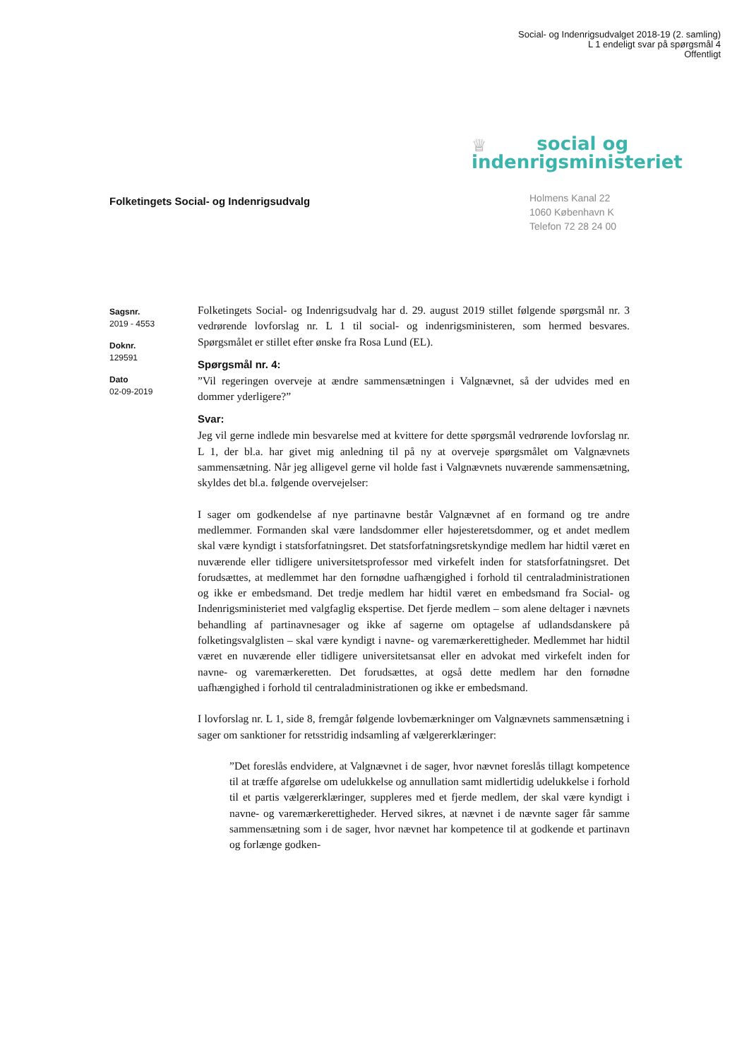Social- og Indenrigsudvalget 2018-19 (2. samling)
L 1 endeligt svar på spørgsmål 4
Offentligt
♕
social og
indenrigsministeriet
Folketingets Social- og Indenrigsudvalg
Holmens Kanal 22
1060 København K
Telefon 72 28 24 00
Sagsnr.
2019 - 4553
Doknr.
129591
Dato
02-09-2019
Folketingets Social- og Indenrigsudvalg har d. 29. august 2019 stillet følgende spørgsmål nr. 3 vedrørende lovforslag nr. L 1 til social- og indenrigsministeren, som hermed besvares. Spørgsmålet er stillet efter ønske fra Rosa Lund (EL).
Spørgsmål nr. 4:
”Vil regeringen overveje at ændre sammensætningen i Valgnævnet, så der udvides med en dommer yderligere?”
Svar:
Jeg vil gerne indlede min besvarelse med at kvittere for dette spørgsmål vedrørende lovforslag nr. L 1, der bl.a. har givet mig anledning til på ny at overveje spørgsmålet om Valgnævnets sammensætning. Når jeg alligevel gerne vil holde fast i Valgnævnets nuværende sammensætning, skyldes det bl.a. følgende overvejelser:
I sager om godkendelse af nye partinavne består Valgnævnet af en formand og tre andre medlemmer. Formanden skal være landsdommer eller højesteretsdommer, og et andet medlem skal være kyndigt i statsforfatningsret. Det statsforfatningsretskyndige medlem har hidtil været en nuværende eller tidligere universitetsprofessor med virkefelt inden for statsforfatningsret. Det forudsættes, at medlemmet har den fornødne uafhængighed i forhold til centraladministrationen og ikke er embedsmand. Det tredje medlem har hidtil været en embedsmand fra Social- og Indenrigsministeriet med valgfaglig ekspertise. Det fjerde medlem – som alene deltager i nævnets behandling af partinavnesager og ikke af sagerne om optagelse af udlandsdanskere på folketingsvalglisten – skal være kyndigt i navne- og varemærkerettigheder. Medlemmet har hidtil været en nuværende eller tidligere universitetsansat eller en advokat med virkefelt inden for navne- og varemærkeretten. Det forudsættes, at også dette medlem har den fornødne uafhængighed i forhold til centraladministrationen og ikke er embedsmand.
I lovforslag nr. L 1, side 8, fremgår følgende lovbemærkninger om Valgnævnets sammensætning i sager om sanktioner for retsstridig indsamling af vælgererklæringer:
”Det foreslås endvidere, at Valgnævnet i de sager, hvor nævnet foreslås tillagt kompetence til at træffe afgørelse om udelukkelse og annullation samt midlertidig udelukkelse i forhold til et partis vælgererklæringer, suppleres med et fjerde medlem, der skal være kyndigt i navne- og varemærkerettigheder. Herved sikres, at nævnet i de nævnte sager får samme sammensætning som i de sager, hvor nævnet har kompetence til at godkende et partinavn og forlænge godken-